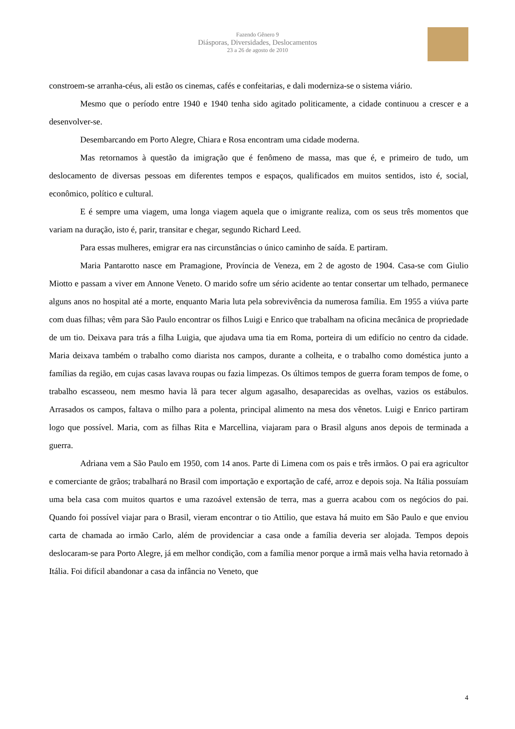Fazendo Gênero 9
Diásporas, Diversidades, Deslocamentos
23 a 26 de agosto de 2010
constroem-se arranha-céus, ali estão os cinemas, cafés e confeitarias, e dali moderniza-se o sistema viário.
Mesmo que o período entre 1940 e 1940 tenha sido agitado politicamente, a cidade continuou a crescer e a desenvolver-se.
Desembarcando em Porto Alegre, Chiara e Rosa encontram uma cidade moderna.
Mas retornamos à questão da imigração que é fenômeno de massa, mas que é, e primeiro de tudo, um deslocamento de diversas pessoas em diferentes tempos e espaços, qualificados em muitos sentidos, isto é, social, econômico, político e cultural.
E é sempre uma viagem, uma longa viagem aquela que o imigrante realiza, com os seus três momentos que variam na duração, isto é, parir, transitar e chegar, segundo Richard Leed.
Para essas mulheres, emigrar era nas circunstâncias o único caminho de saída. E partiram.
Maria Pantarotto nasce em Pramagione, Província de Veneza, em 2 de agosto de 1904. Casa-se com Giulio Miotto e passam a viver em Annone Veneto. O marido sofre um sério acidente ao tentar consertar um telhado, permanece alguns anos no hospital até a morte, enquanto Maria luta pela sobrevivência da numerosa família. Em 1955 a viúva parte com duas filhas; vêm para São Paulo encontrar os filhos Luigi e Enrico que trabalham na oficina mecânica de propriedade de um tio. Deixava para trás a filha Luigia, que ajudava uma tia em Roma, porteira di um edifício no centro da cidade. Maria deixava também o trabalho como diarista nos campos, durante a colheita, e o trabalho como doméstica junto a famílias da região, em cujas casas lavava roupas ou fazia limpezas. Os últimos tempos de guerra foram tempos de fome, o trabalho escasseou, nem mesmo havia lã para tecer algum agasalho, desaparecidas as ovelhas, vazios os estábulos. Arrasados os campos, faltava o milho para a polenta, principal alimento na mesa dos vênetos. Luigi e Enrico partiram logo que possível. Maria, com as filhas Rita e Marcellina, viajaram para o Brasil alguns anos depois de terminada a guerra.
Adriana vem a São Paulo em 1950, com 14 anos. Parte di Limena com os pais e três irmãos. O pai era agricultor e comerciante de grãos; trabalhará no Brasil com importação e exportação de café, arroz e depois soja. Na Itália possuíam uma bela casa com muitos quartos e uma razoável extensão de terra, mas a guerra acabou com os negócios do pai. Quando foi possível viajar para o Brasil, vieram encontrar o tio Attilio, que estava há muito em São Paulo e que enviou carta de chamada ao irmão Carlo, além de providenciar a casa onde a família deveria ser alojada. Tempos depois deslocaram-se para Porto Alegre, já em melhor condição, com a família menor porque a irmã mais velha havia retornado à Itália. Foi difícil abandonar a casa da infância no Veneto, que
4